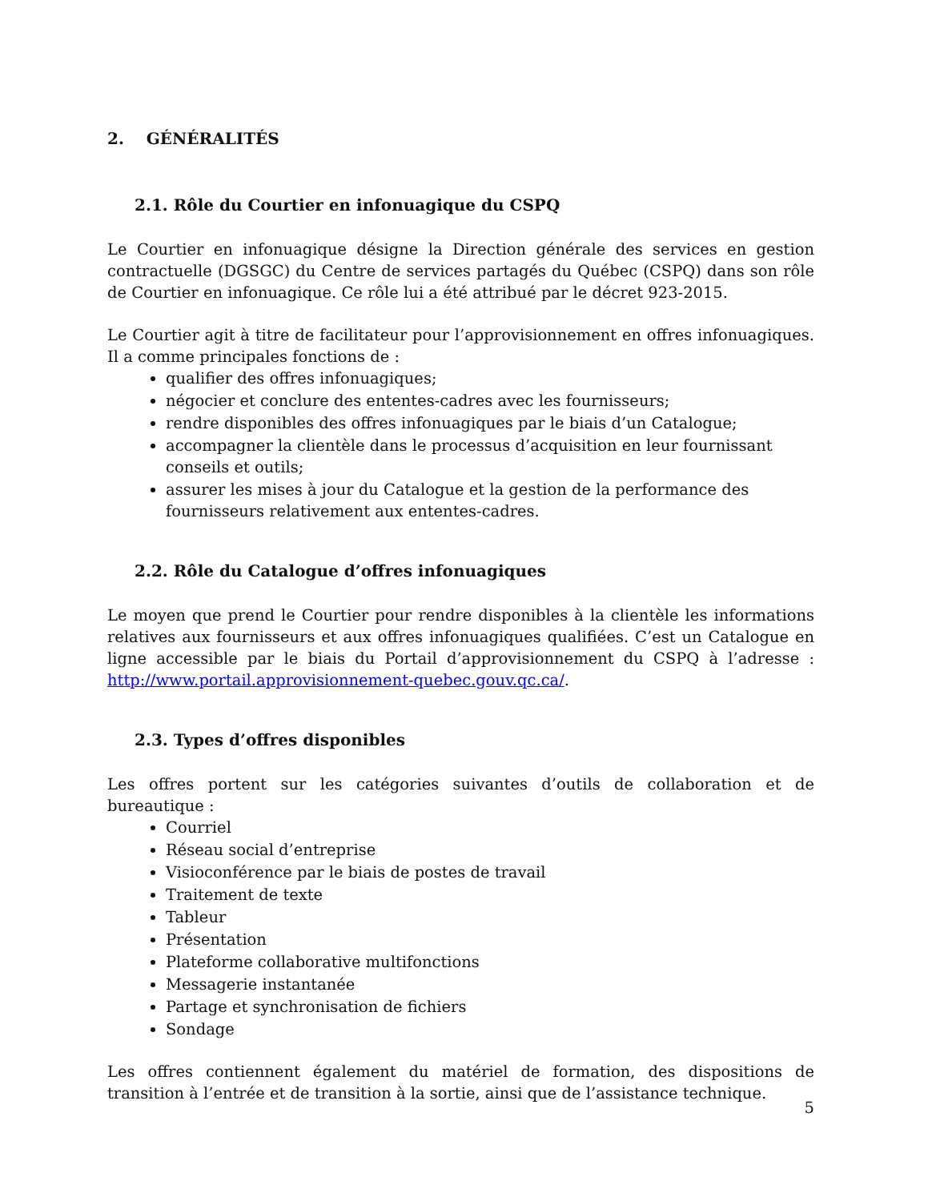2. GÉNÉRALITÉS
2.1. Rôle du Courtier en infonuagique du CSPQ
Le Courtier en infonuagique désigne la Direction générale des services en gestion contractuelle (DGSGC) du Centre de services partagés du Québec (CSPQ) dans son rôle de Courtier en infonuagique. Ce rôle lui a été attribué par le décret 923-2015.
Le Courtier agit à titre de facilitateur pour l’approvisionnement en offres infonuagiques. Il a comme principales fonctions de :
qualifier des offres infonuagiques;
négocier et conclure des ententes-cadres avec les fournisseurs;
rendre disponibles des offres infonuagiques par le biais d’un Catalogue;
accompagner la clientèle dans le processus d’acquisition en leur fournissant conseils et outils;
assurer les mises à jour du Catalogue et la gestion de la performance des fournisseurs relativement aux ententes-cadres.
2.2. Rôle du Catalogue d’offres infonuagiques
Le moyen que prend le Courtier pour rendre disponibles à la clientèle les informations relatives aux fournisseurs et aux offres infonuagiques qualifiées. C’est un Catalogue en ligne accessible par le biais du Portail d’approvisionnement du CSPQ à l’adresse : http://www.portail.approvisionnement-quebec.gouv.qc.ca/.
2.3. Types d’offres disponibles
Les offres portent sur les catégories suivantes d’outils de collaboration et de bureautique :
Courriel
Réseau social d’entreprise
Visioconférence par le biais de postes de travail
Traitement de texte
Tableur
Présentation
Plateforme collaborative multifonctions
Messagerie instantanée
Partage et synchronisation de fichiers
Sondage
Les offres contiennent également du matériel de formation, des dispositions de transition à l’entrée et de transition à la sortie, ainsi que de l’assistance technique.
5